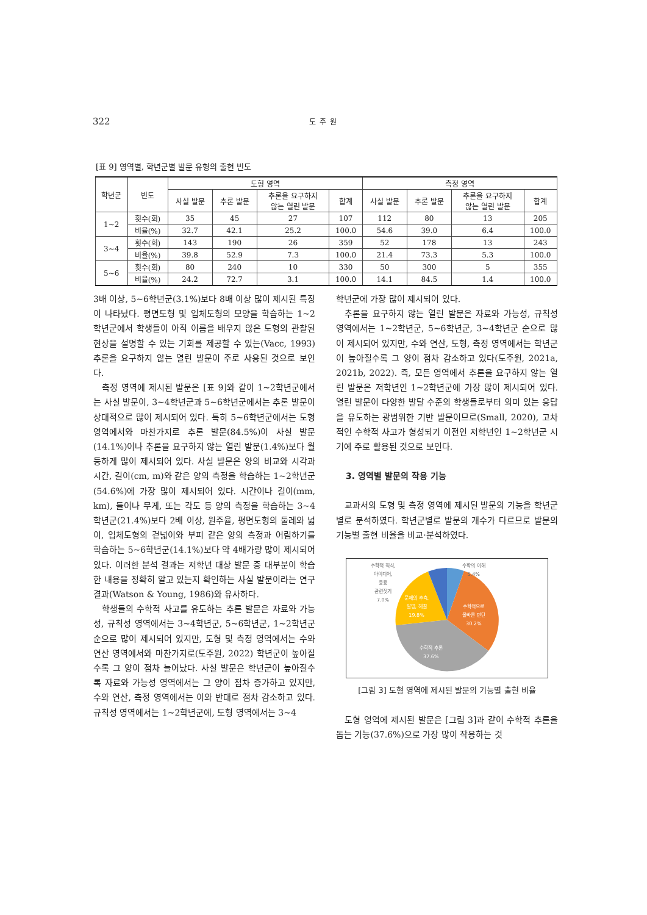322 도주원
[표 9] 영역별, 학년군별 발문 유형의 출현 빈도
| 학년군 | 빈도 | 도형 영역 | | | | 측정 영역 | | | |
| --- | --- | --- | --- | --- | --- | --- | --- | --- | --- |
| | | 사실 발문 | 추론 발문 | 추론을 요구하지 않는 열린 발문 | 합계 | 사실 발문 | 추론 발문 | 추론을 요구하지 않는 열린 발문 | 합계 |
| 1~2 | 횟수(회) | 35 | 45 | 27 | 107 | 112 | 80 | 13 | 205 |
| | 비율(%) | 32.7 | 42.1 | 25.2 | 100.0 | 54.6 | 39.0 | 6.4 | 100.0 |
| 3~4 | 횟수(회) | 143 | 190 | 26 | 359 | 52 | 178 | 13 | 243 |
| | 비율(%) | 39.8 | 52.9 | 7.3 | 100.0 | 21.4 | 73.3 | 5.3 | 100.0 |
| 5~6 | 횟수(회) | 80 | 240 | 10 | 330 | 50 | 300 | 5 | 355 |
| | 비율(%) | 24.2 | 72.7 | 3.1 | 100.0 | 14.1 | 84.5 | 1.4 | 100.0 |
3배 이상, 5~6학년군(3.1%)보다 8배 이상 많이 제시된 특징이 나타났다. 평면도형 및 입체도형의 모양을 학습하는 1~2학년군에서 학생들이 아직 이름을 배우지 않은 도형의 관찰된 현상을 설명할 수 있는 기회를 제공할 수 있는(Vacc, 1993) 추론을 요구하지 않는 열린 발문이 주로 사용된 것으로 보인다.
측정 영역에 제시된 발문은 [표 9]와 같이 1~2학년군에서는 사실 발문이, 3~4학년군과 5~6학년군에서는 추론 발문이 상대적으로 많이 제시되어 있다. 특히 5~6학년군에서는 도형 영역에서와 마찬가지로 추론 발문(84.5%)이 사실 발문(14.1%)이나 추론을 요구하지 않는 열린 발문(1.4%)보다 월등하게 많이 제시되어 있다. 사실 발문은 양의 비교와 시각과 시간, 길이(cm, m)와 같은 양의 측정을 학습하는 1~2학년군(54.6%)에 가장 많이 제시되어 있다. 시간이나 길이(mm, km), 들이나 무게, 또는 각도 등 양의 측정을 학습하는 3~4학년군(21.4%)보다 2배 이상, 원주율, 평면도형의 둘레와 넓이, 입체도형의 겉넓이와 부피 같은 양의 측정과 어림하기를 학습하는 5~6학년군(14.1%)보다 약 4배가량 많이 제시되어 있다. 이러한 분석 결과는 저학년 대상 발문 중 대부분이 학습한 내용을 정확히 알고 있는지 확인하는 사실 발문이라는 연구 결과(Watson & Young, 1986)와 유사하다.
학생들의 수학적 사고를 유도하는 추론 발문은 자료와 가능성, 규칙성 영역에서는 3~4학년군, 5~6학년군, 1~2학년군 순으로 많이 제시되어 있지만, 도형 및 측정 영역에서는 수와 연산 영역에서와 마찬가지로(도주원, 2022) 학년군이 높아질수록 그 양이 점차 늘어났다. 사실 발문은 학년군이 높아질수록 자료와 가능성 영역에서는 그 양이 점차 증가하고 있지만, 수와 연산, 측정 영역에서는 이와 반대로 점차 감소하고 있다. 규칙성 영역에서는 1~2학년군에, 도형 영역에서는 3~4
학년군에 가장 많이 제시되어 있다.
추론을 요구하지 않는 열린 발문은 자료와 가능성, 규칙성 영역에서는 1~2학년군, 5~6학년군, 3~4학년군 순으로 많이 제시되어 있지만, 수와 연산, 도형, 측정 영역에서는 학년군이 높아질수록 그 양이 점차 감소하고 있다(도주원, 2021a, 2021b, 2022). 즉, 모든 영역에서 추론을 요구하지 않는 열린 발문은 저학년인 1~2학년군에 가장 많이 제시되어 있다. 열린 발문이 다양한 발달 수준의 학생들로부터 의미 있는 응답을 유도하는 광범위한 기반 발문이므로(Small, 2020), 고차적인 수학적 사고가 형성되기 이전인 저학년인 1~2학년군 시기에 주로 활용된 것으로 보인다.
3. 영역별 발문의 작용 기능
교과서의 도형 및 측정 영역에 제시된 발문의 기능을 학년군별로 분석하였다. 학년군별로 발문의 개수가 다르므로 발문의 기능별 출현 비율을 비교·분석하였다.
수학적 직식,
아이디어,
응용
관련짓기
7.0%
수학의 이해
5.4%
문제의 추측,
발명, 해결
19.8%
수학적으로
올바른 판단
30.2%
수학적 추론
37.6%
[그림 3] 도형 영역에 제시된 발문의 기능별 출현 비율
도형 영역에 제시된 발문은 [그림 3]과 같이 수학적 추론을 돕는 기능(37.6%)으로 가장 많이 작용하는 것